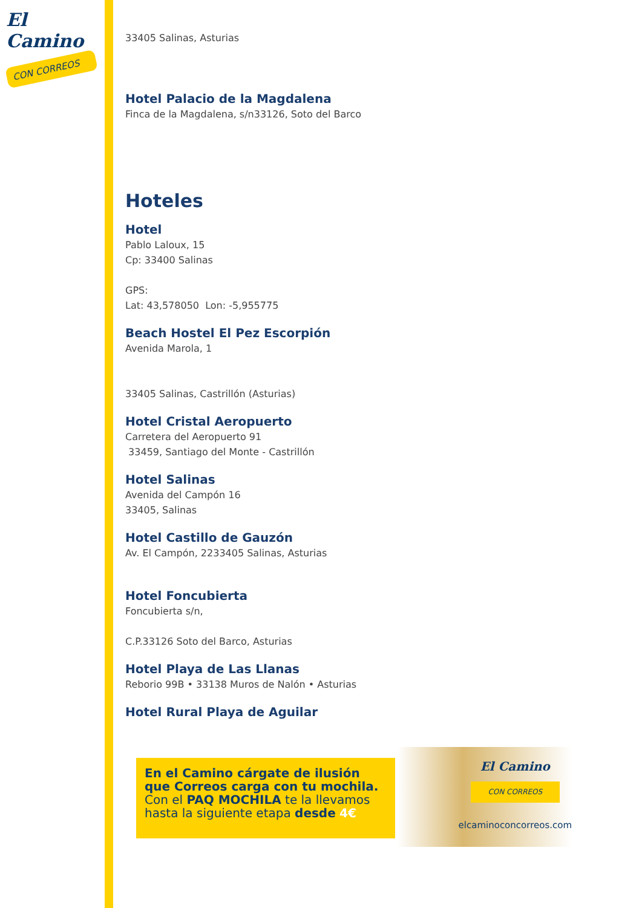El Camino
CON CORREOS
33405 Salinas, Asturias
Hotel Palacio de la Magdalena
Finca de la Magdalena, s/n33126, Soto del Barco
Hoteles
Hotel
Pablo Laloux, 15
Cp: 33400 Salinas
GPS:
Lat: 43,578050 Lon: -5,955775
Beach Hostel El Pez Escorpión
Avenida Marola, 1
33405 Salinas, Castrillón (Asturias)
Hotel Cristal Aeropuerto
Carretera del Aeropuerto 91
33459, Santiago del Monte - Castrillón
Hotel Salinas
Avenida del Campón 16
33405, Salinas
Hotel Castillo de Gauzón
Av. El Campón, 2233405 Salinas, Asturias
Hotel Foncubierta
Foncubierta s/n,
C.P.33126 Soto del Barco, Asturias
Hotel Playa de Las Llanas
Reborio 99B • 33138 Muros de Nalón • Asturias
Hotel Rural Playa de Aguilar
En el Camino cárgate de ilusión que Correos carga con tu mochila.
Con el PAQ MOCHILA te la llevamos hasta la siguiente etapa desde 4€
El Camino
CON CORREOS
elcaminoconcorreos.com